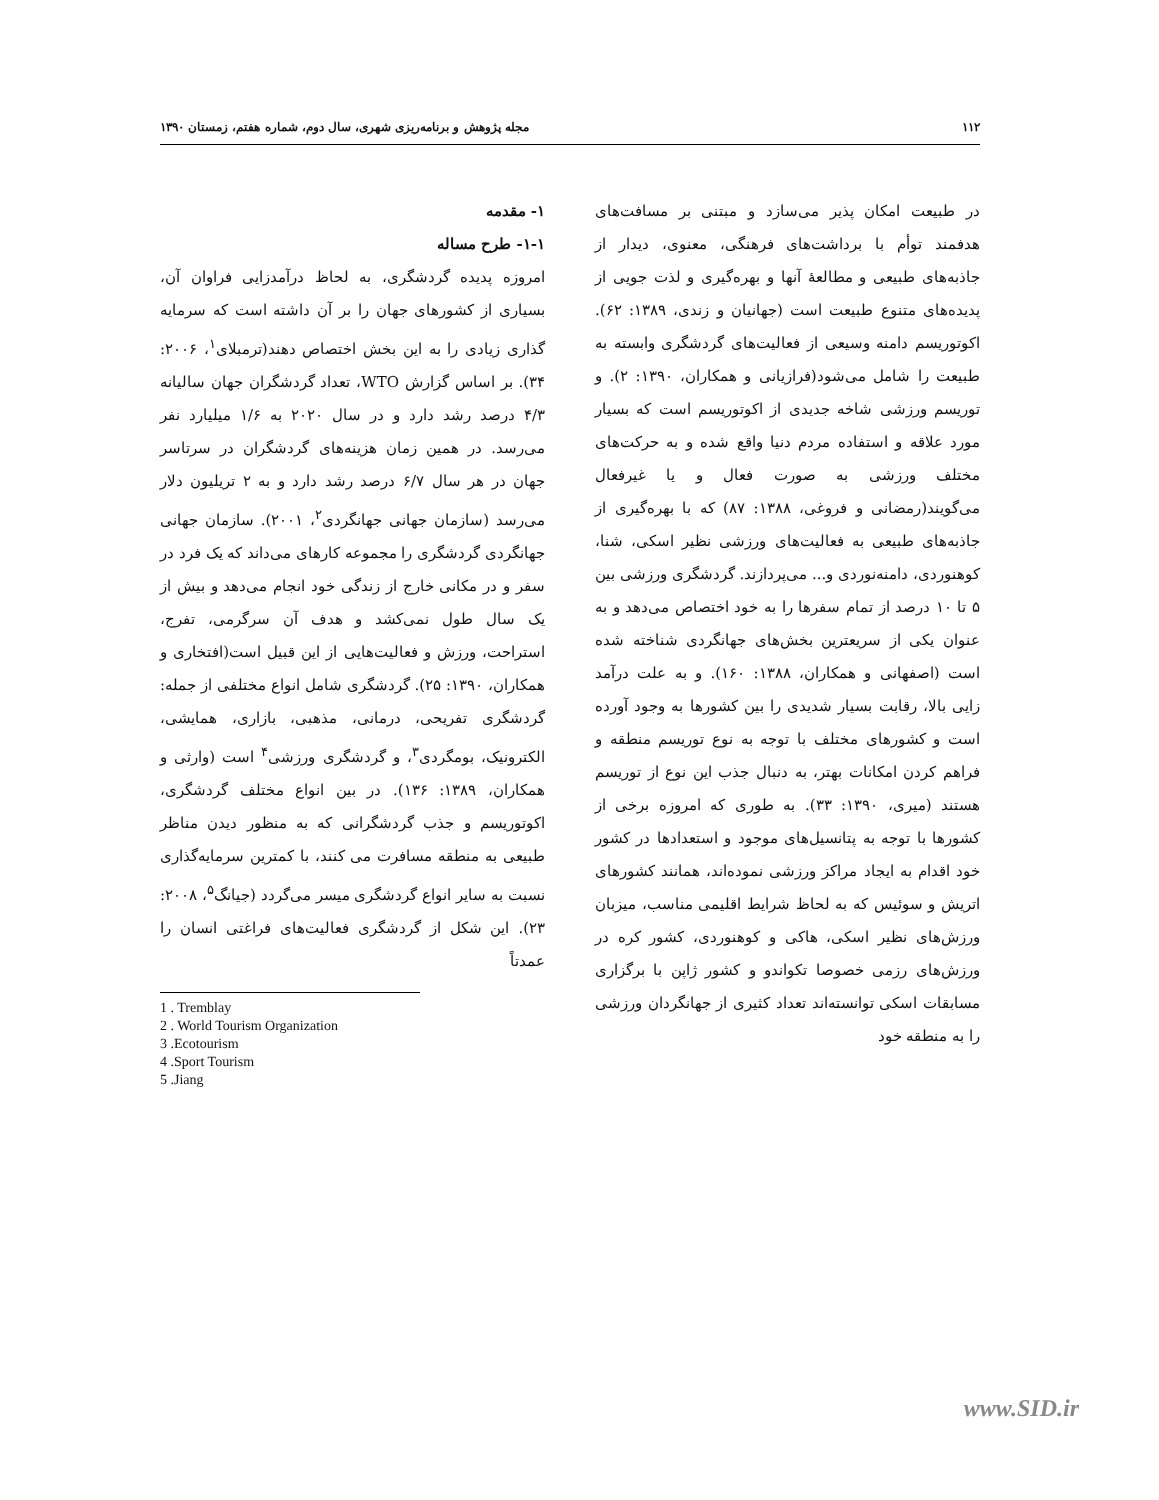۱۱۲ مجله پژوهش و برنامه‌ریزی شهری، سال دوم، شماره هفتم، زمستان ۱۳۹۰
۱- مقدمه
۱-۱- طرح مساله
امروزه پدیده گردشگری، به لحاظ درآمدزایی فراوان آن، بسیاری از کشورهای جهان را بر آن داشته است که سرمایه گذاری زیادی را به این بخش اختصاص دهند(ترمبلای<sup>۱</sup>، ۲۰۰۶: ۳۴). بر اساس گزارش WTO، تعداد گردشگران جهان سالیانه ۴/۳ درصد رشد دارد و در سال ۲۰۲۰ به ۱/۶ میلیارد نفر می‌رسد. در همین زمان هزینه‌های گردشگران در سرتاسر جهان در هر سال ۶/۷ درصد رشد دارد و به ۲ تریلیون دلار می‌رسد (سازمان جهانی جهانگردی<sup>۲</sup>، ۲۰۰۱). سازمان جهانی جهانگردی گردشگری را مجموعه کارهای می‌داند که یک فرد در سفر و در مکانی خارج از زندگی خود انجام می‌دهد و بیش از یک سال طول نمی‌کشد و هدف آن سرگرمی، تفرج، استراحت، ورزش و فعالیت‌هایی از این قبیل است(افتخاری و همکاران، ۱۳۹۰: ۲۵). گردشگری شامل انواع مختلفی از جمله: گردشگری تفریحی، درمانی، مذهبی، بازاری، همایشی، الکترونیک، بومگردی<sup>۳</sup>، و گردشگری ورزشی<sup>۴</sup> است (وارثی و همکاران، ۱۳۸۹: ۱۳۶). در بین انواع مختلف گردشگری، اکوتوریسم و جذب گردشگرانی که به منظور دیدن مناظر طبیعی به منطقه مسافرت می کنند، با کمترین سرمایه‌گذاری نسبت به سایر انواع گردشگری میسر می‌گردد (جیانگ<sup>۵</sup>، ۲۰۰۸: ۲۳). این شکل از گردشگری فعالیت‌های فراغتی انسان را عمدتاً
1 . Tremblay
2 . World Tourism Organization
3 .Ecotourism
4 .Sport Tourism
5 .Jiang
در طبیعت امکان پذیر می‌سازد و مبتنی بر مسافت‌های هدفمند توأم با برداشت‌های فرهنگی، معنوی، دیدار از جاذبه‌های طبیعی و مطالعهٔ آنها و بهره‌گیری و لذت جویی از پدیده‌های متنوع طبیعت است (جهانیان و زندی، ۱۳۸۹: ۶۲). اکوتوریسم دامنه وسیعی از فعالیت‌های گردشگری وابسته به طبیعت را شامل می‌شود(فرازیانی و همکاران، ۱۳۹۰: ۲). و توریسم ورزشی شاخه جدیدی از اکوتوریسم است که بسیار مورد علاقه و استفاده مردم دنیا واقع شده و به حرکت‌های مختلف ورزشی به صورت فعال و یا غیرفعال می‌گویند(رمضانی و فروغی، ۱۳۸۸: ۸۷) که با بهره‌گیری از جاذبه‌های طبیعی به فعالیت‌های ورزشی نظیر اسکی، شنا، کوهنوردی، دامنه‌نوردی و... می‌پردازند. گردشگری ورزشی بین ۵ تا ۱۰ درصد از تمام سفرها را به خود اختصاص می‌دهد و به عنوان یکی از سریعترین بخش‌های جهانگردی شناخته شده است (اصفهانی و همکاران، ۱۳۸۸: ۱۶۰). و به علت درآمد زایی بالا، رقابت بسیار شدیدی را بین کشورها به وجود آورده است و کشورهای مختلف با توجه به نوع توریسم منطقه و فراهم کردن امکانات بهتر، به دنبال جذب این نوع از توریسم هستند (میری، ۱۳۹۰: ۳۳). به طوری که امروزه برخی از کشورها با توجه به پتانسیل‌های موجود و استعدادها در کشور خود اقدام به ایجاد مراکز ورزشی نموده‌اند، همانند کشورهای اتریش و سوئیس که به لحاظ شرایط اقلیمی مناسب، میزبان ورزش‌های نظیر اسکی، هاکی و کوهنوردی، کشور کره در ورزش‌های رزمی خصوصا تکواندو و کشور ژاپن با برگزاری مسابقات اسکی توانسته‌اند تعداد کثیری از جهانگردان ورزشی را به منطقه خود
www.SID.ir